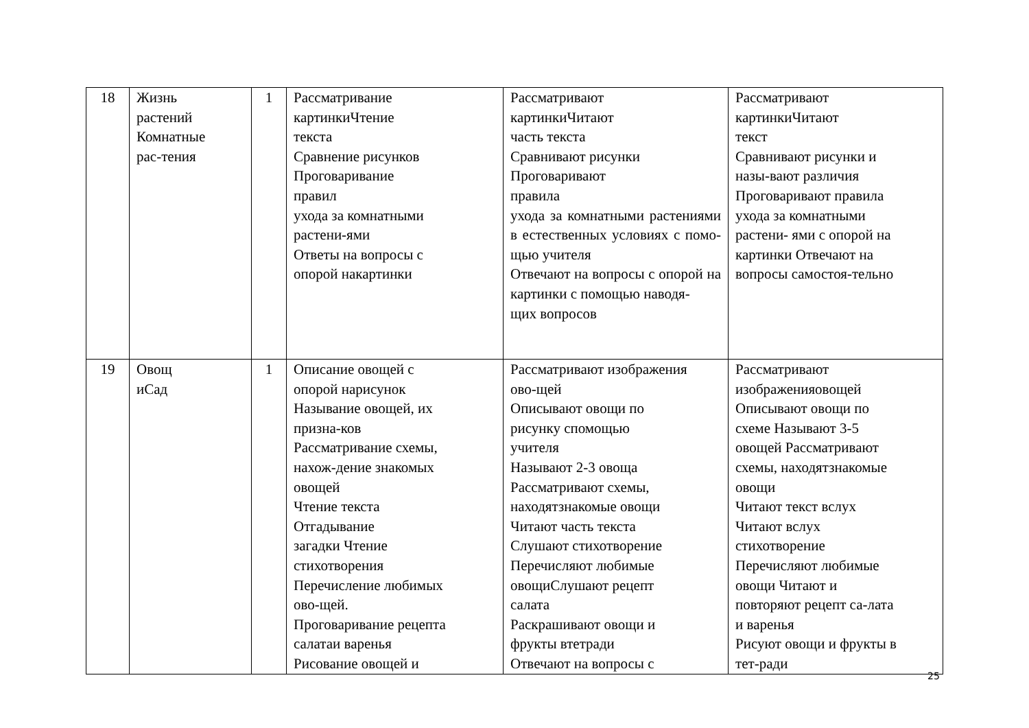| 18 | Жизнь растений Комнатные рас-тения | 1 | Рассматривание картинкиЧтение текста Сравнение рисунков Проговаривание правил ухода за комнатными растени-ями Ответы на вопросы с опорой накартинки | Рассматривают картинкиЧитают часть текста Сравнивают рисунки Проговаривают правила ухода за комнатными растениями в естественных условиях с помо- щью учителя Отвечают на вопросы с опорой на картинки с помощью наводя- щих вопросов | Рассматривают картинкиЧитают текст Сравнивают рисунки и назы-вают различия Проговаривают правила ухода за комнатными растени- ями с опорой на картинки Отвечают на вопросы самостоя-тельно |
| 19 | Овощ иСад | 1 | Описание овощей с опорой нарисунок Называние овощей, их призна-ков Рассматривание схемы, нахож-дение знакомых овощей Чтение текста Отгадывание загадки Чтение стихотворения Перечисление любимых ово-щей. Проговаривание рецепта салатаи варенья Рисование овощей и | Рассматривают изображения ово-щей Описывают овощи по рисунку спомощью учителя Называют 2-3 овоща Рассматривают схемы, находятзнакомые овощи Читают часть текста Слушают стихотворение Перечисляют любимые овощиСлушают рецепт салата Раскрашивают овощи и фрукты втетради Отвечают на вопросы с | Рассматривают изображенияовощей Описывают овощи по схеме Называют 3-5 овощей Рассматривают схемы, находятзнакомые овощи Читают текст вслух Читают вслух стихотворение Перечисляют любимые овощи Читают и повторяют рецепт са-лата и варенья Рисуют овощи и фрукты в тет-ради |
25